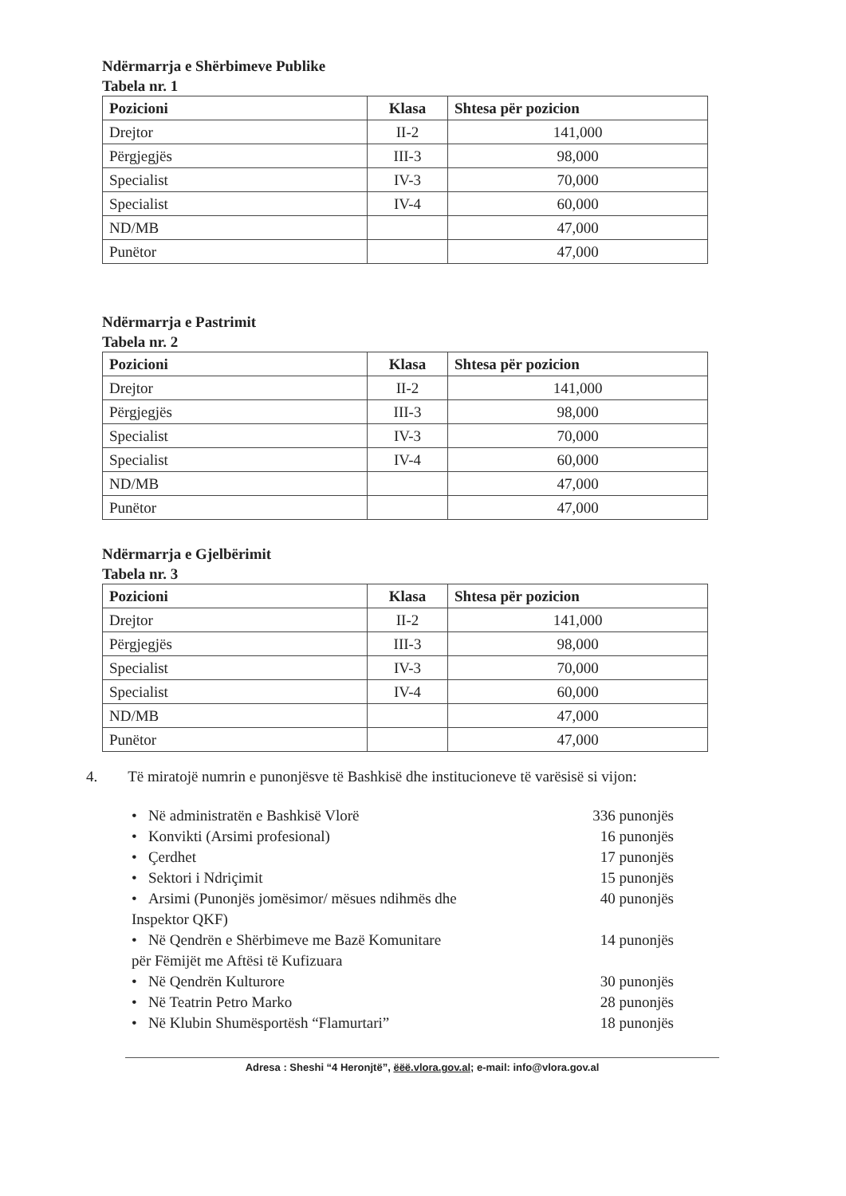Ndërmarrja e Shërbimeve Publike
Tabela nr. 1
| Pozicioni | Klasa | Shtesa për pozicion |
| --- | --- | --- |
| Drejtor | II-2 | 141,000 |
| Përgjegjës | III-3 | 98,000 |
| Specialist | IV-3 | 70,000 |
| Specialist | IV-4 | 60,000 |
| ND/MB | | 47,000 |
| Punëtor | | 47,000 |
Ndërmarrja e Pastrimit
Tabela nr. 2
| Pozicioni | Klasa | Shtesa për pozicion |
| --- | --- | --- |
| Drejtor | II-2 | 141,000 |
| Përgjegjës | III-3 | 98,000 |
| Specialist | IV-3 | 70,000 |
| Specialist | IV-4 | 60,000 |
| ND/MB | | 47,000 |
| Punëtor | | 47,000 |
Ndërmarrja e Gjelbërimit
Tabela nr. 3
| Pozicioni | Klasa | Shtesa për pozicion |
| --- | --- | --- |
| Drejtor | II-2 | 141,000 |
| Përgjegjës | III-3 | 98,000 |
| Specialist | IV-3 | 70,000 |
| Specialist | IV-4 | 60,000 |
| ND/MB | | 47,000 |
| Punëtor | | 47,000 |
4. Të miratojë numrin e punonjësve të Bashkisë dhe institucioneve të varësisë si vijon:
• Në administratën e Bashkisë Vlorë 336 punonjës
• Konvikti (Arsimi profesional) 16 punonjës
• Çerdhet 17 punonjës
• Sektori i Ndriçimit 15 punonjës
• Arsimi (Punonjës jomësimor/ mësues ndihmës dhe
Inspektor QKF) 40 punonjës
• Në Qendrën e Shërbimeve me Bazë Komunitare
për Fëmijët me Aftësi të Kufizuara 14 punonjës
• Në Qendrën Kulturore 30 punonjës
• Në Teatrin Petro Marko 28 punonjës
• Në Klubin Shumësportësh “Flamurtari” 18 punonjës
Adresa : Sheshi “4 Heronjtë”, ëëë.vlora.gov.al; e-mail: info@vlora.gov.al